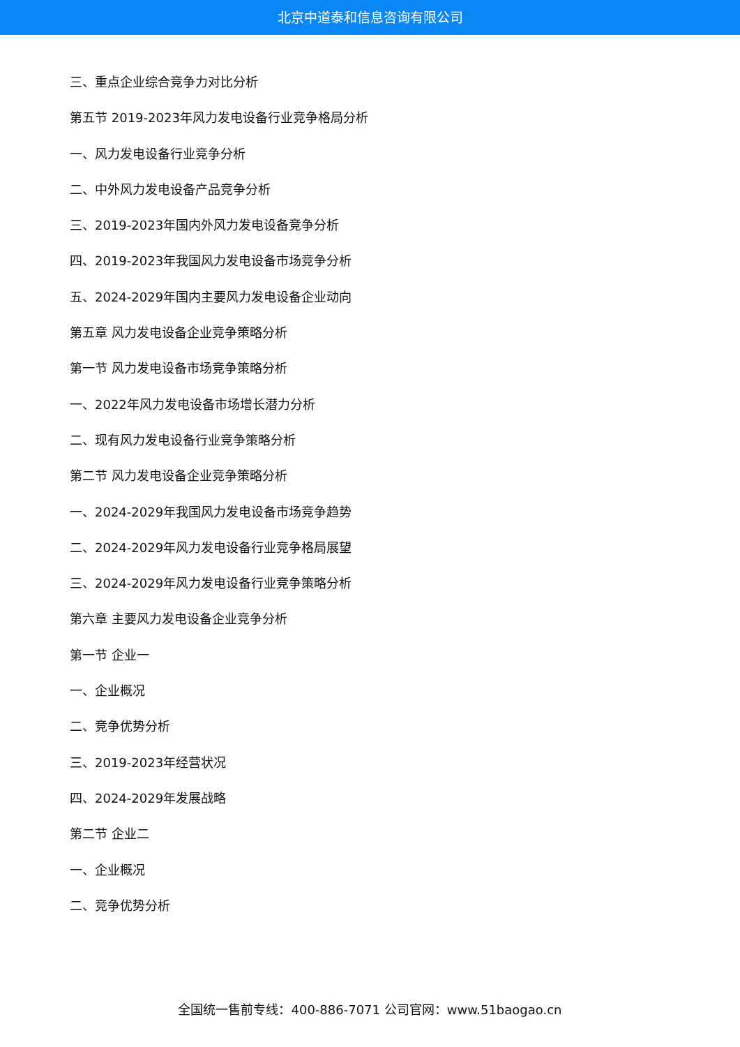北京中道泰和信息咨询有限公司
三、重点企业综合竞争力对比分析
第五节 2019-2023年风力发电设备行业竞争格局分析
一、风力发电设备行业竞争分析
二、中外风力发电设备产品竞争分析
三、2019-2023年国内外风力发电设备竞争分析
四、2019-2023年我国风力发电设备市场竞争分析
五、2024-2029年国内主要风力发电设备企业动向
第五章 风力发电设备企业竞争策略分析
第一节 风力发电设备市场竞争策略分析
一、2022年风力发电设备市场增长潜力分析
二、现有风力发电设备行业竞争策略分析
第二节 风力发电设备企业竞争策略分析
一、2024-2029年我国风力发电设备市场竞争趋势
二、2024-2029年风力发电设备行业竞争格局展望
三、2024-2029年风力发电设备行业竞争策略分析
第六章 主要风力发电设备企业竞争分析
第一节 企业一
一、企业概况
二、竞争优势分析
三、2019-2023年经营状况
四、2024-2029年发展战略
第二节 企业二
一、企业概况
二、竞争优势分析
全国统一售前专线：400-886-7071 公司官网：www.51baogao.cn